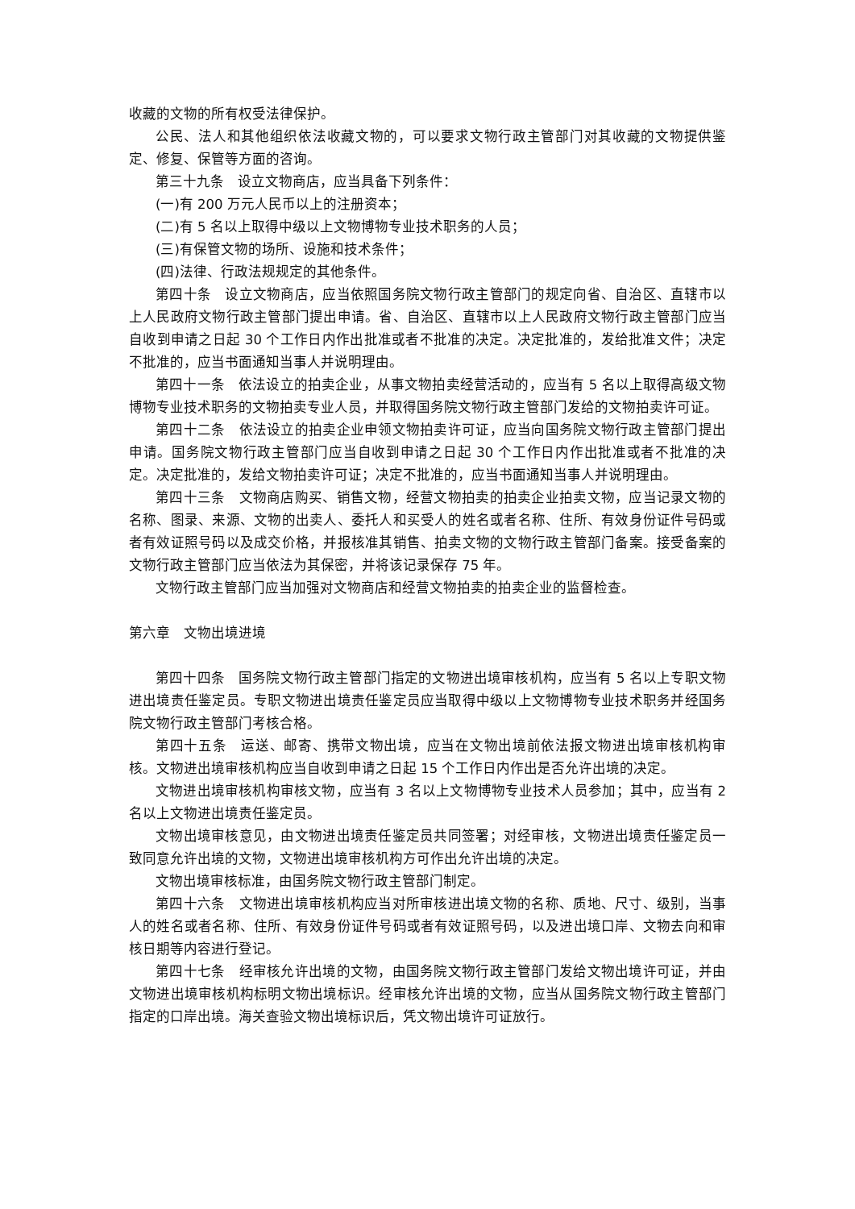收藏的文物的所有权受法律保护。
公民、法人和其他组织依法收藏文物的，可以要求文物行政主管部门对其收藏的文物提供鉴定、修复、保管等方面的咨询。
第三十九条　设立文物商店，应当具备下列条件：
(一)有 200 万元人民币以上的注册资本；
(二)有 5 名以上取得中级以上文物博物专业技术职务的人员；
(三)有保管文物的场所、设施和技术条件；
(四)法律、行政法规规定的其他条件。
第四十条　设立文物商店，应当依照国务院文物行政主管部门的规定向省、自治区、直辖市以上人民政府文物行政主管部门提出申请。省、自治区、直辖市以上人民政府文物行政主管部门应当自收到申请之日起 30 个工作日内作出批准或者不批准的决定。决定批准的，发给批准文件；决定不批准的，应当书面通知当事人并说明理由。
第四十一条　依法设立的拍卖企业，从事文物拍卖经营活动的，应当有 5 名以上取得高级文物博物专业技术职务的文物拍卖专业人员，并取得国务院文物行政主管部门发给的文物拍卖许可证。
第四十二条　依法设立的拍卖企业申领文物拍卖许可证，应当向国务院文物行政主管部门提出申请。国务院文物行政主管部门应当自收到申请之日起 30 个工作日内作出批准或者不批准的决定。决定批准的，发给文物拍卖许可证；决定不批准的，应当书面通知当事人并说明理由。
第四十三条　文物商店购买、销售文物，经营文物拍卖的拍卖企业拍卖文物，应当记录文物的名称、图录、来源、文物的出卖人、委托人和买受人的姓名或者名称、住所、有效身份证件号码或者有效证照号码以及成交价格，并报核准其销售、拍卖文物的文物行政主管部门备案。接受备案的文物行政主管部门应当依法为其保密，并将该记录保存 75 年。
文物行政主管部门应当加强对文物商店和经营文物拍卖的拍卖企业的监督检查。
第六章　文物出境进境
第四十四条　国务院文物行政主管部门指定的文物进出境审核机构，应当有 5 名以上专职文物进出境责任鉴定员。专职文物进出境责任鉴定员应当取得中级以上文物博物专业技术职务并经国务院文物行政主管部门考核合格。
第四十五条　运送、邮寄、携带文物出境，应当在文物出境前依法报文物进出境审核机构审核。文物进出境审核机构应当自收到申请之日起 15 个工作日内作出是否允许出境的决定。
文物进出境审核机构审核文物，应当有 3 名以上文物博物专业技术人员参加；其中，应当有 2 名以上文物进出境责任鉴定员。
文物出境审核意见，由文物进出境责任鉴定员共同签署；对经审核，文物进出境责任鉴定员一致同意允许出境的文物，文物进出境审核机构方可作出允许出境的决定。
文物出境审核标准，由国务院文物行政主管部门制定。
第四十六条　文物进出境审核机构应当对所审核进出境文物的名称、质地、尺寸、级别，当事人的姓名或者名称、住所、有效身份证件号码或者有效证照号码，以及进出境口岸、文物去向和审核日期等内容进行登记。
第四十七条　经审核允许出境的文物，由国务院文物行政主管部门发给文物出境许可证，并由文物进出境审核机构标明文物出境标识。经审核允许出境的文物，应当从国务院文物行政主管部门指定的口岸出境。海关查验文物出境标识后，凭文物出境许可证放行。